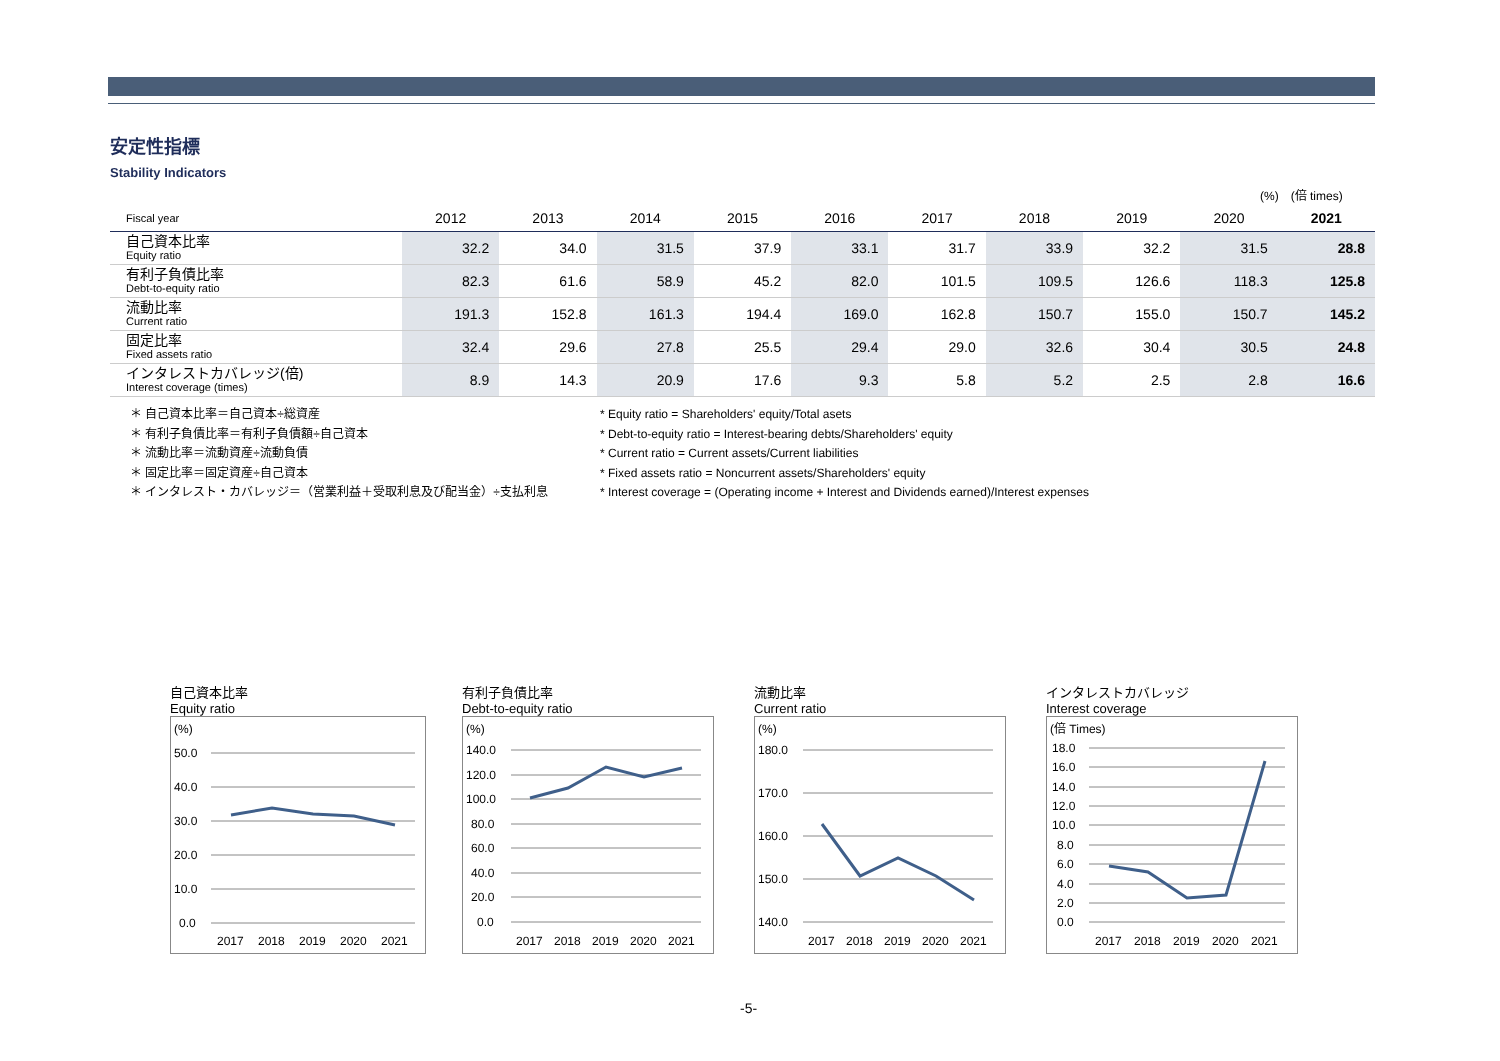安定性指標
Stability Indicators
(%)　(倍 times)
| Fiscal year | 2012 | 2013 | 2014 | 2015 | 2016 | 2017 | 2018 | 2019 | 2020 | 2021 |
| --- | --- | --- | --- | --- | --- | --- | --- | --- | --- | --- |
| 自己資本比率 Equity ratio | 32.2 | 34.0 | 31.5 | 37.9 | 33.1 | 31.7 | 33.9 | 32.2 | 31.5 | 28.8 |
| 有利子負債比率 Debt-to-equity ratio | 82.3 | 61.6 | 58.9 | 45.2 | 82.0 | 101.5 | 109.5 | 126.6 | 118.3 | 125.8 |
| 流動比率 Current ratio | 191.3 | 152.8 | 161.3 | 194.4 | 169.0 | 162.8 | 150.7 | 155.0 | 150.7 | 145.2 |
| 固定比率 Fixed assets ratio | 32.4 | 29.6 | 27.8 | 25.5 | 29.4 | 29.0 | 32.6 | 30.4 | 30.5 | 24.8 |
| インタレストカバレッジ(倍) Interest coverage (times) | 8.9 | 14.3 | 20.9 | 17.6 | 9.3 | 5.8 | 5.2 | 2.5 | 2.8 | 16.6 |
＊ 自己資本比率＝自己資本÷総資産
＊ 有利子負債比率＝有利子負債額÷自己資本
＊ 流動比率＝流動資産÷流動負債
＊ 固定比率＝固定資産÷自己資本
＊ インタレスト・カバレッジ＝（営業利益＋受取利息及び配当金）÷支払利息
* Equity ratio = Shareholders' equity/Total asets
* Debt-to-equity ratio = Interest-bearing debts/Shareholders' equity
* Current ratio = Current assets/Current liabilities
* Fixed assets ratio = Noncurrent assets/Shareholders' equity
* Interest coverage = (Operating income + Interest and Dividends earned)/Interest expenses
自己資本比率
Equity ratio
(%)
50.0
40.0
30.0
20.0
10.0
0.0
2017
2018
2019
2020
2021
有利子負債比率
Debt-to-equity ratio
(%)
140.0
120.0
100.0
80.0
60.0
40.0
20.0
0.0
2017
2018
2019
2020
2021
流動比率
Current ratio
(%)
180.0
170.0
160.0
150.0
140.0
2017
2018
2019
2020
2021
インタレストカバレッジ
Interest coverage
(倍 Times)
18.0
16.0
14.0
12.0
10.0
8.0
6.0
4.0
2.0
0.0
2017
2018
2019
2020
2021
-5-